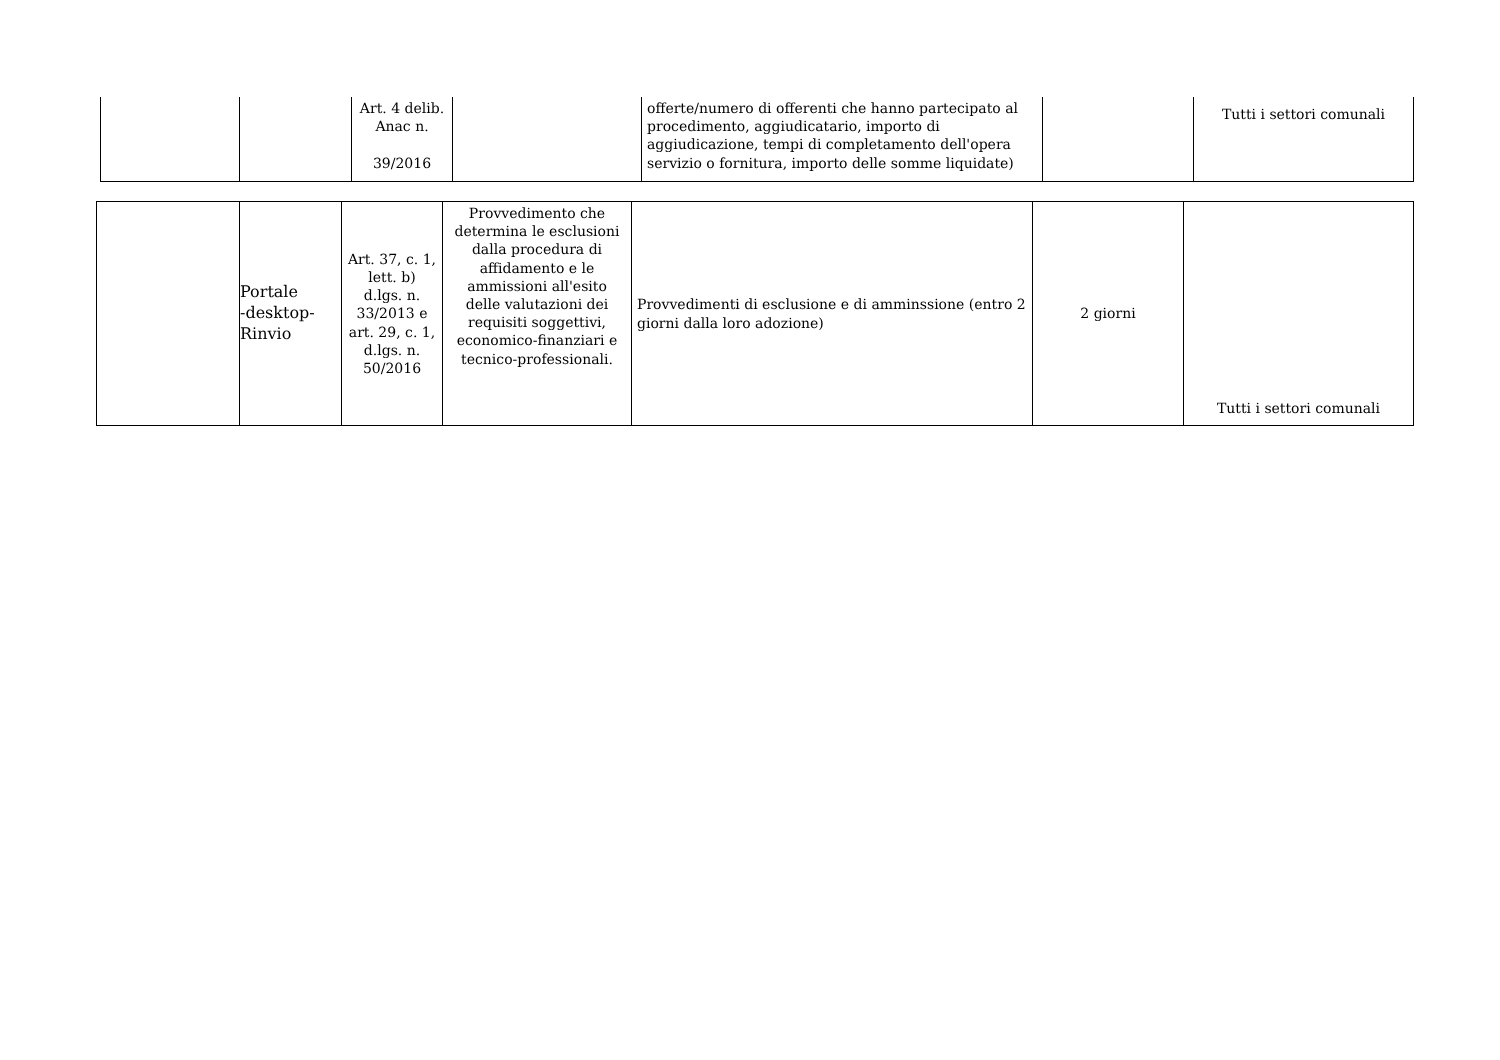| | | Art. 4 delib. Anac n. 39/2016 | | offerte/numero di offerenti che hanno partecipato al procedimento, aggiudicatario, importo di aggiudicazione, tempi di completamento dell'opera servizio o fornitura, importo delle somme liquidate) | | Tutti i settori comunali |
| | Portale -desktop- Rinvio | Art. 37, c. 1, lett. b) d.lgs. n. 33/2013 e art. 29, c. 1, d.lgs. n. 50/2016 | Provvedimento che determina le esclusioni dalla procedura di affidamento e le ammissioni all'esito delle valutazioni dei requisiti soggettivi, economico-finanziari e tecnico-professionali. | Provvedimenti di esclusione e di amminssione (entro 2 giorni dalla loro adozione) | 2 giorni | Tutti i settori comunali |